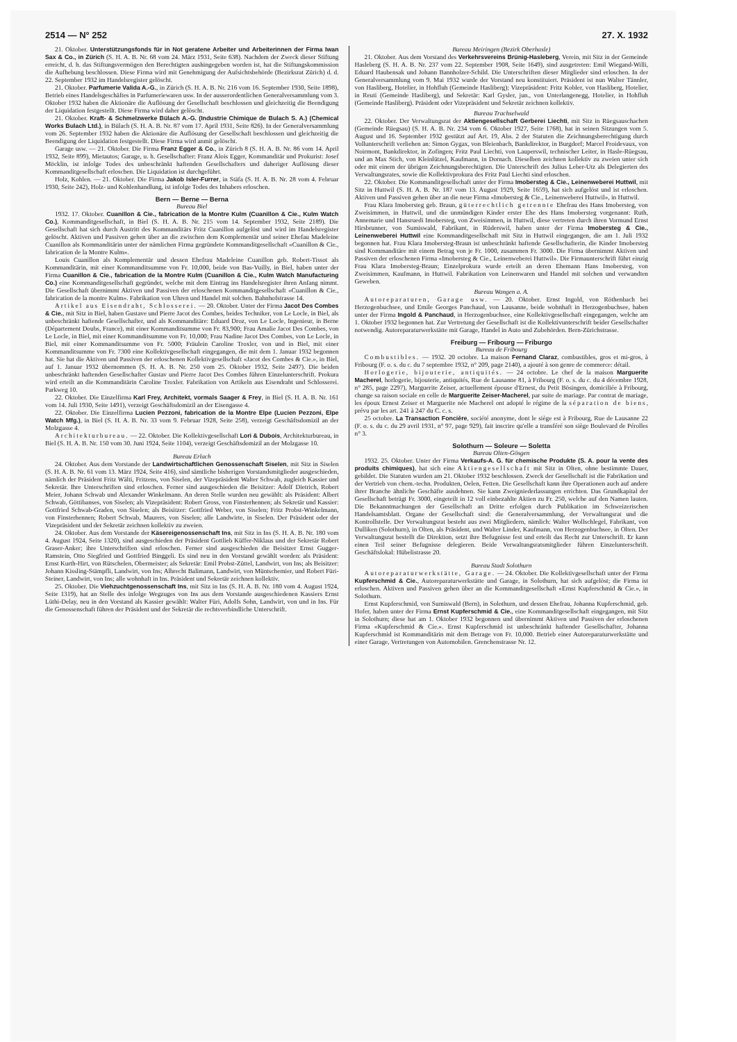2514 — N° 252 27. X. 1932
21. Oktober. Unterstützungsfonds für in Not geratene Arbeiter und Arbeiterinnen der Firma Iwan Sax & Co., in Zürich (S. H. A. B. Nr. 68 vom 24. März 1931, Seite 638). Nachdem der Zweck dieser Stiftung erreicht, d. h. das Stiftungsvermögen den Berechtigten aushingegeben worden ist, hat die Stiftungskommission die Aufhebung beschlossen. Diese Firma wird mit Genehmigung der Aufsichtsbehörde (Bezirksrat Zürich) d. d. 22. September 1932 im Handelsregister gelöscht.
21. Oktober. Parfumerie Valida A.-G., in Zürich (S. H. A. B. Nr. 216 vom 16. September 1930, Seite 1898), Betrieb eines Handelsgeschäftes in Parfumeriewaren usw. In der ausserordentlichen Generalversammlung vom 3. Oktober 1932 haben die Aktionäre die Auflösung der Gesellschaft beschlossen und gleichzeitig die Beendigung der Liquidation festgestellt. Diese Firma wird daher gelöscht.
21. Oktober. Kraft- & Schmelzwerke Bülach A.-G. (Industrie Chimique de Bulach S. A.) (Chemical Works Bulach Ltd.), in Bülach (S. H. A. B. Nr. 87 vom 17. April 1931, Seite 826). In der Generalversammlung vom 26. September 1932 haben die Aktionäre die Auflösung der Gesellschaft beschlossen und gleichzeitig die Beendigung der Liquidation festgestellt. Diese Firma wird anmit gelöscht.
Garage usw. — 21. Oktober. Die Firma Franz Egger & Co., in Zürich 8 (S. H. A. B. Nr. 86 vom 14. April 1932, Seite 899), Mietautos; Garage, u. h. Gesellschafter: Franz Alois Egger, Kommanditär und Prokurist: Josef Möcklin, ist infolge Todes des unbeschränkt haftenden Gesellschafters und daheriger Auflösung dieser Kommanditgesellschaft erloschen. Die Liquidation ist durchgeführt.
Holz, Kohlen. — 21. Oktober. Die Firma Jakob Isler-Furrer, in Stäfa (S. H. A. B. Nr. 28 vom 4. Februar 1930, Seite 242), Holz- und Kohlenhandlung, ist infolge Todes des Inhabers erloschen.
Bern — Berne — Berna
Bureau Biel
1932. 17. Oktober. Cuanillon & Cie., fabrication de la Montre Kulm (Cuanillon & Cie., Kulm Watch Co.), Kommanditgesellschaft, in Biel (S. H. A. B. Nr. 215 vom 14. September 1932, Seite 2189). Die Gesellschaft hat sich durch Austritt des Kommanditärs Fritz Cuanillon aufgelöst und wird im Handelsregister gelöscht. Aktiven und Passiven gehen über an die zwischen dem Komplementär und seiner Ehefau Madeleine Cuanillon als Kommanditärin unter der nämlichen Firma gegründete Kommanditgesellschaft «Cuanillon & Cie., fabrication de la Montre Kulm».
Louis Cuanillon als Komplementär und dessen Ehefrau Madeleine Cuanillon geb. Robert-Tissot als Kommanditärin, mit einer Kommanditsumme von Fr. 10,000, beide von Bas-Vuilly, in Biel, haben unter der Firma Cuanillon & Cie., fabrication de la Montre Kulm (Cuanillon & Cie., Kulm Watch Manufacturing Co.) eine Kommanditgesellschaft gegründet, welche mit dem Eintrag ins Handelsregister ihren Anfang nimmt. Die Gesellschaft übernimmt Aktiven und Passiven der erloschenen Kommanditgesellschaft «Cuanillon & Cie., fabrication de la montre Kulm». Fabrikation von Uhren und Handel mit solchen. Bahnhofstrasse 14.
Artikel aus Eisendraht, Schlosserei. — 20. Oktober. Unter der Firma Jacot Des Combes & Cie., mit Sitz in Biel, haben Gustave und Pierre Jacot des Combes, beides Techniker, von Le Locle, in Biel, als unbeschränkt haftende Gesellschafter, und als Kommanditäre: Eduard Droz, von Le Locle, Ingenieur, in Berne (Département Doubs, France), mit einer Kommanditsumme von Fr. 83,900; Frau Amalie Jacot Des Combes, von Le Locle, in Biel, mit einer Kommanditsumme von Fr. 10,000; Frau Nadine Jacot Des Combes, von Le Locle, in Biel, mit einer Kommanditsumme von Fr. 5000; Fräulein Caroline Troxler, von und in Biel, mit einer Kommanditsumme von Fr. 7300 eine Kollektivgesellschaft eingegangen, die mit dem 1. Januar 1932 begonnen hat. Sie hat die Aktiven und Passiven der erloschenen Kollektivgesellschaft «Jacot des Combes & Cie.», in Biel, auf 1. Januar 1932 übernommen (S. H. A. B. Nr. 250 vom 25. Oktober 1932, Seite 2497). Die beiden unbeschränkt haftenden Gesellschafter Gustav und Pierre Jacot Des Combes führen Einzelunterschrift. Prokura wird erteilt an die Kommanditärin Caroline Troxler. Fabrikation von Artikeln aus Eisendraht und Schlosserei. Parkweg 10.
22. Oktober. Die Einzelfirma Karl Frey, Architekt, vormals Saager & Frey, in Biel (S. H. A. B. Nr. 161 vom 14. Juli 1930, Seite 1491), verzeigt Geschäftsdomizil an der Eisengasse 4.
22. Oktober. Die Einzelfirma Lucien Pezzoni, fabrication de la Montre Elpe (Lucien Pezzoni, Elpe Watch Mfg.), in Biel (S. H. A. B. Nr. 33 vom 9. Februar 1928, Seite 258), verzeigt Geschäftsdomizil an der Molzgasse 4.
Architekturbureau. — 22. Oktober. Die Kollektivgesellschaft Lori & Dubois, Architekturbureau, in Biel (S. H. A. B. Nr. 150 vom 30. Juni 1924, Seite 1104), verzeigt Geschäftsdomizil an der Molzgasse 10.
Bureau Erlach
24. Oktober. Aus dem Vorstande der Landwirtschaftlichen Genossenschaft Siselen, mit Sitz in Siselen (S. H. A. B. Nr. 61 vom 13. März 1924, Seite 416), sind sämtliche bisherigen Vorstandsmitglieder ausgeschieden, nämlich der Präsident Fritz Wälti, Fritzens, von Siselen, der Vizepräsident Walter Schwab, zugleich Kassier und Sekretär. Ihre Unterschriften sind erloschen. Ferner sind ausgeschieden die Beisitzer: Adolf Dietrich, Robert Meier, Johann Schwab und Alexander Winkelmann. An deren Stelle wurden neu gewählt: als Präsident: Albert Schwab, Göttibanses, von Siselen; als Vizepräsident: Robert Gross, von Finsterhennen; als Sekretär und Kassier: Gottfried Schwab-Graden, von Siselen; als Beisitzer: Gottfried Weber, von Siselen; Fritz Probst-Winkelmann, von Finsterhennen; Robert Schwab, Maurers, von Siselen; alle Landwirte, in Siselen. Der Präsident oder der Vizepräsident und der Sekretär zeichnen kollektiv zu zweien.
24. Oktober. Aus dem Vorstande der Käsereigenossenschaft Ins, mit Sitz in Ins (S. H. A. B. Nr. 180 vom 4. August 1924, Seite 1320), sind ausgeschieden der Präsident Gottlieb Küffer-Niklaus und der Sekretär Robert Graser-Anker; ihre Unterschriften sind erloschen. Ferner sind ausgeschieden die Beisitzer Ernst Gugger-Ramstein, Otto Siegfried und Gottfried Binggeli. Es sind neu in den Vorstand gewählt worden: als Präsident: Ernst Kurth-Hirt, von Rütschelen, Obermeister; als Sekretär: Emil Probst-Züttel, Landwirt, von Ins; als Beisitzer: Johann Kissling-Stämpfli, Landwirt, von Ins; Albrecht Balimann, Landwirt, von Müntschemier, und Robert Füri-Steiner, Landwirt, von Ins; alle wohnhaft in Ins. Präsident und Sekretär zeichnen kollektiv.
25. Oktober. Die Viehzuchtgenossenschaft Ins, mit Sitz in Ins (S. H. A. B. Nr. 180 vom 4. August 1924, Seite 1319), hat an Stelle des infolge Wegzuges von Ins aus dem Vorstande ausgeschiedenen Kassiers Ernst Lüthi-Delay, neu in den Vorstand als Kassier gewählt: Walter Füri, Adolfs Sohn, Landwirt, von und in Ins. Für die Genossenschaft führen der Präsident und der Sekretär die rechtsverbindliche Unterschrift.
Bureau Meiringen (Bezirk Oberhasle)
21. Oktober. Aus dem Vorstand des Verkehrsvereins Brünig-Hasleberg, Verein, mit Sitz in der Gemeinde Hasleberg (S. H. A. B. Nr. 237 vom 22. September 1908, Seite 1649), sind ausgetreten: Emil Wiegand-Willi, Eduard Haubensak und Johann Bannholzer-Schild. Die Unterschriften dieser Mitglieder sind erloschen. In der Generalversammlung vom 9. Mai 1932 wurde der Vorstand neu konstituiert. Präsident ist nun Walter Tännler, von Hasliberg, Hotelier, in Hohfluh (Gemeinde Hasliberg); Vizepräsident: Fritz Kobler, von Hasliberg, Hotelier, in Reuti (Gemeinde Hasliberg), und Sekretär: Karl Gysler, jun., von Unterlangenegg, Hotelier, in Hohfluh (Gemeinde Hasliberg). Präsident oder Vizepräsident und Sekretär zeichnen kollektiv.
Bureau Trachselwald
22. Oktober. Der Verwaltungsrat der Aktiengesellschaft Gerberei Liechti, mit Sitz in Rüegsauschachen (Gemeinde Rüegsau) (S. H. A. B. Nr. 234 vom 6. Oktober 1927, Seite 1768), hat in seinen Sitzungen vom 5. August und 16. September 1932 gestützt auf Art. 19, Abs. 2 der Statuten die Zeichnungsberechtigung durch Vollunterschrift verliehen an: Simon Gygax, von Bleienbach, Bankdirektor, in Burgdorf; Marcel Froidevaux, von Noirmont, Bankdirektor, in Zofingen; Fritz Paul Liechti, von Lauperswil, technischer Leiter, in Hasle-Rüegsau, und an Max Stich, von Kleinlützel, Kaufmann, in Dornach. Dieselben zeichnen kollektiv zu zweien unter sich oder mit einem der übrigen Zeichnungsberechtigten. Die Unterschrift des Julius Leber-Utz als Delegierten des Verwaltungsrates, sowie die Kollektivprokura des Fritz Paul Liechti sind erloschen.
22. Oktober. Die Kommanditgesellschaft unter der Firma Imobersteg & Cie., Leinenweberei Huttwil, mit Sitz in Huttwil (S. H. A. B. Nr. 187 vom 13. August 1929, Seite 1659), hat sich aufgelöst und ist erloschen. Aktiven und Passiven gehen über an die neue Firma «Imobersteg & Cie., Leinenweberei Huttwil», in Huttwil.
Frau Klara Imobersteg geb. Braun, güterrechtlich getrennte Ehefrau des Hans Imobersteg, von Zweisimmen, in Huttwil, und die unmündigen Kinder erster Ehe des Hans Imobersteg vorgenannt: Ruth, Annemarie und Hansruedi Imobersteg, von Zweisimmen, in Huttwil, diese vertreten durch ihren Vormund Ernst Hirsbrunner, von Sumiswald, Fabrikant, in Rüderswil, haben unter der Firma Imobersteg & Cie., Leinenweberei Huttwil eine Kommanditgesellschaft mit Sitz in Huttwil eingegangen, die am 1. Juli 1932 begonnen hat. Frau Klara Imobersteg-Braun ist unbeschränkt haftende Gesellschafterin, die Kinder Imobersteg sind Kommanditäre mit einem Betrag von je Fr. 1000, zusammen Fr. 3000. Die Firma übernimmt Aktiven und Passiven der erloschenen Firma «Imobersteg & Cie., Leinenweberei Huttwil». Die Firmaunterschrift führt einzig Frau Klara Imobersteg-Braun; Einzelprokura wurde erteilt an deren Ehemann Hans Imobersteg, von Zweisimmen, Kaufmann, in Huttwil. Fabrikation von Leinenwaren und Handel mit solchen und verwandten Geweben.
Bureau Wangen a. A.
Autoreparaturen, Garage usw. — 20. Oktober. Ernst Ingold, von Röthenbach bei Herzogenbuchsee, und Emile Georges Panchaud, von Lausanne, beide wohnhaft in Herzogenbuchsee, haben unter der Firma Ingold & Panchaud, in Herzogenbuchsee, eine Kollektivgesellschaft eingegangen, welche am 1. Oktober 1932 begonnen hat. Zur Vertretung der Gesellschaft ist die Kollektivunterschrift beider Gesellschafter notwendig. Autoreparaturwerkstätte mit Garage, Handel in Auto und Zubehörden. Bern-Zürichstrasse.
Freiburg — Fribourg — Friburgo
Bureau de Fribourg
Combustibles. — 1932. 20 octobre. La maison Fernand Claraz, combustibles, gros et mi-gros, à Fribourg (F. o. s. du c. du 7 septembre 1932, n° 209, page 2140), a ajouté à son genre de commerce: détail.
Horlogerie, bijouterie, antiquités. — 24 octobre. Le chef de la maison Marguerite Macherel, horlogerie, bijouterie, antiquités, Rue de Lausanne 81, à Fribourg (F. o. s. du c. du 4 décembre 1928, n° 285, page 2297), Marguerite Zeiser, actuellement épouse d'Ernest, du Petit Bösingen, domiciliée à Fribourg, change sa raison sociale en celle de Marguerite Zeiser-Macherel, par suite de mariage. Par contrat de mariage, les époux Ernest Zeiser et Marguerite née Macherel ont adopté le régime de la séparation de biens, prévu par les art. 241 à 247 du C. c. s.
25 octobre. La Transaction Foncière, société anonyme, dont le siège est à Fribourg, Rue de Lausanne 22 (F. o. s. du c. du 29 avril 1931, n° 97, page 929), fait inscrire qu'elle a transféré son siège Boulevard de Pérolles n° 3.
Solothurn — Soleure — Soletta
Bureau Olten-Gösgen
1932. 25. Oktober. Unter der Firma Verkaufs-A. G. für chemische Produkte (S. A. pour la vente des produits chimiques), hat sich eine Aktiengesellschaft mit Sitz in Olten, ohne bestimmte Dauer, gebildet. Die Statuten wurden am 21. Oktober 1932 beschlossen. Zweck der Gesellschaft ist die Fabrikation und der Vertrieb von chem.-techn. Produkten, Oelen, Fetten. Die Gesellschaft kann ihre Operationen auch auf andere ihrer Branche ähnliche Geschäfte ausdehnen. Sie kann Zweigniederlassungen errichten. Das Grundkapital der Gesellschaft beträgt Fr. 3000, eingeteilt in 12 voll einbezahlte Aktien zu Fr. 250, welche auf den Namen lauten. Die Bekanntmachungen der Gesellschaft an Dritte erfolgen durch Publikation im Schweizerischen Handelsamtsblatt. Organe der Gesellschaft sind: die Generalversammlung, der Verwaltungsrat und die Kontrollstelle. Der Verwaltungsrat besteht aus zwei Mitgliedern, nämlich: Walter Wollschlegel, Fabrikant, von Dulliken (Solothurn), in Olten, als Präsident, und Walter Linder, Kaufmann, von Herzogenbuchsee, in Olten. Der Verwaltungsrat bestellt die Direktion, setzt ihre Befugnisse fest und erteilt das Recht zur Unterschrift. Er kann einen Teil seiner Befugnisse delegieren. Beide Verwaltungsratsmitglieder führen Einzelunterschrift. Geschäftslokal: Hübelistrasse 20.
Bureau Stadt Solothurn
Autoreparaturwerkstätte, Garage. — 24. Oktober. Die Kollektivgesellschaft unter der Firma Kupferschmid & Cie., Autoreparaturwerkstätte und Garage, in Solothurn, hat sich aufgelöst; die Firma ist erloschen. Aktiven und Passiven gehen über an die Kommanditgesellschaft «Ernst Kupferschmid & Cie.», in Solothurn.
Ernst Kupferschmid, von Sumiswald (Bern), in Solothurn, und dessen Ehefrau, Johanna Kupferschmid, geb. Hofer, haben unter der Firma Ernst Kupferschmid & Cie., eine Kommanditgesellschaft eingegangen, mit Sitz in Solothurn; diese hat am 1. Oktober 1932 begonnen und übernimmt Aktiven und Passiven der erloschenen Firma «Kupferschmid & Cie.». Ernst Kupferschmid ist unbeschränkt haftender Gesellschafter, Johanna Kupferschmid ist Kommanditärin mit dem Betrage von Fr. 10,000. Betrieb einer Autoreparaturwerkstätte und einer Garage, Vertretungen von Automobilen. Grenchenstrasse Nr. 12.